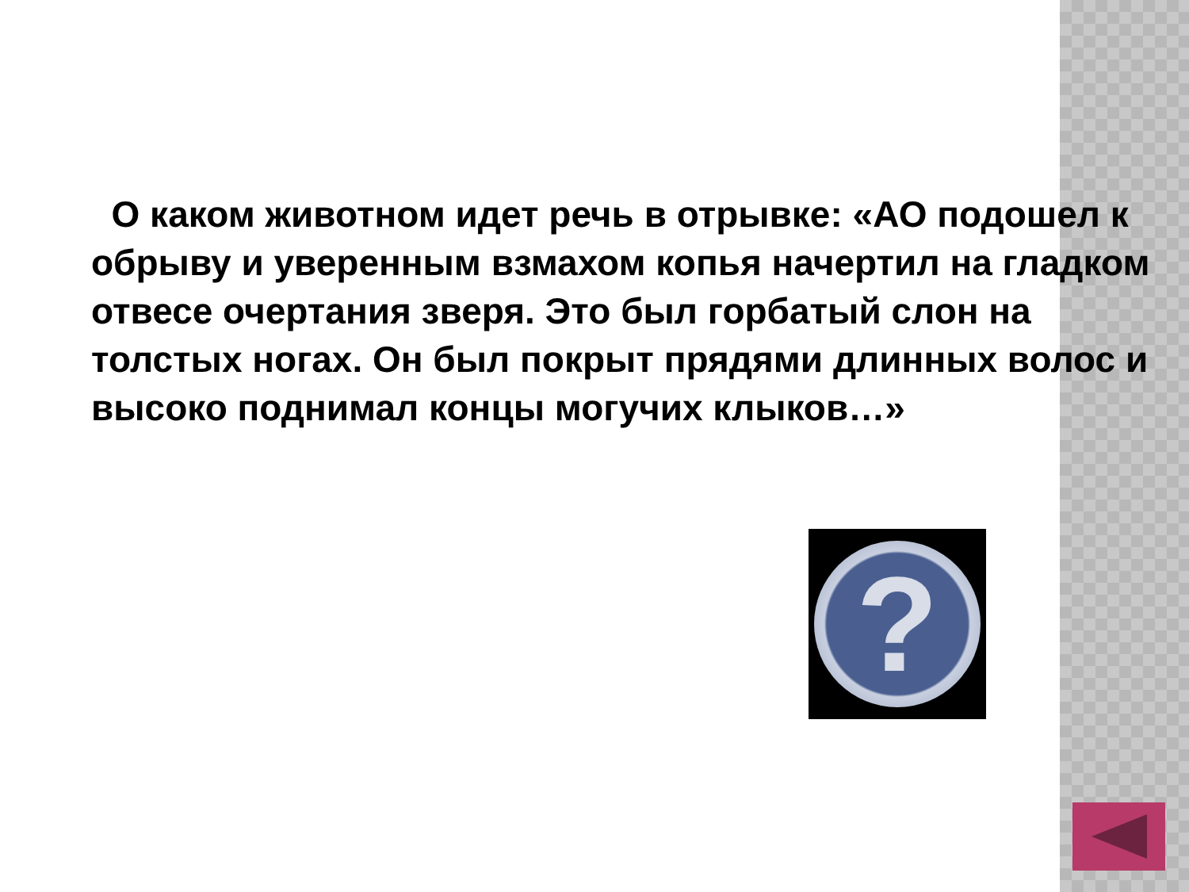О каком животном идет речь в отрывке: «АО подошел к обрыву и уверенным взмахом копья начертил на гладком отвесе очертания зверя. Это был горбатый слон на толстых ногах. Он был покрыт прядями длинных волос и высоко поднимал концы могучих клыков…»
?